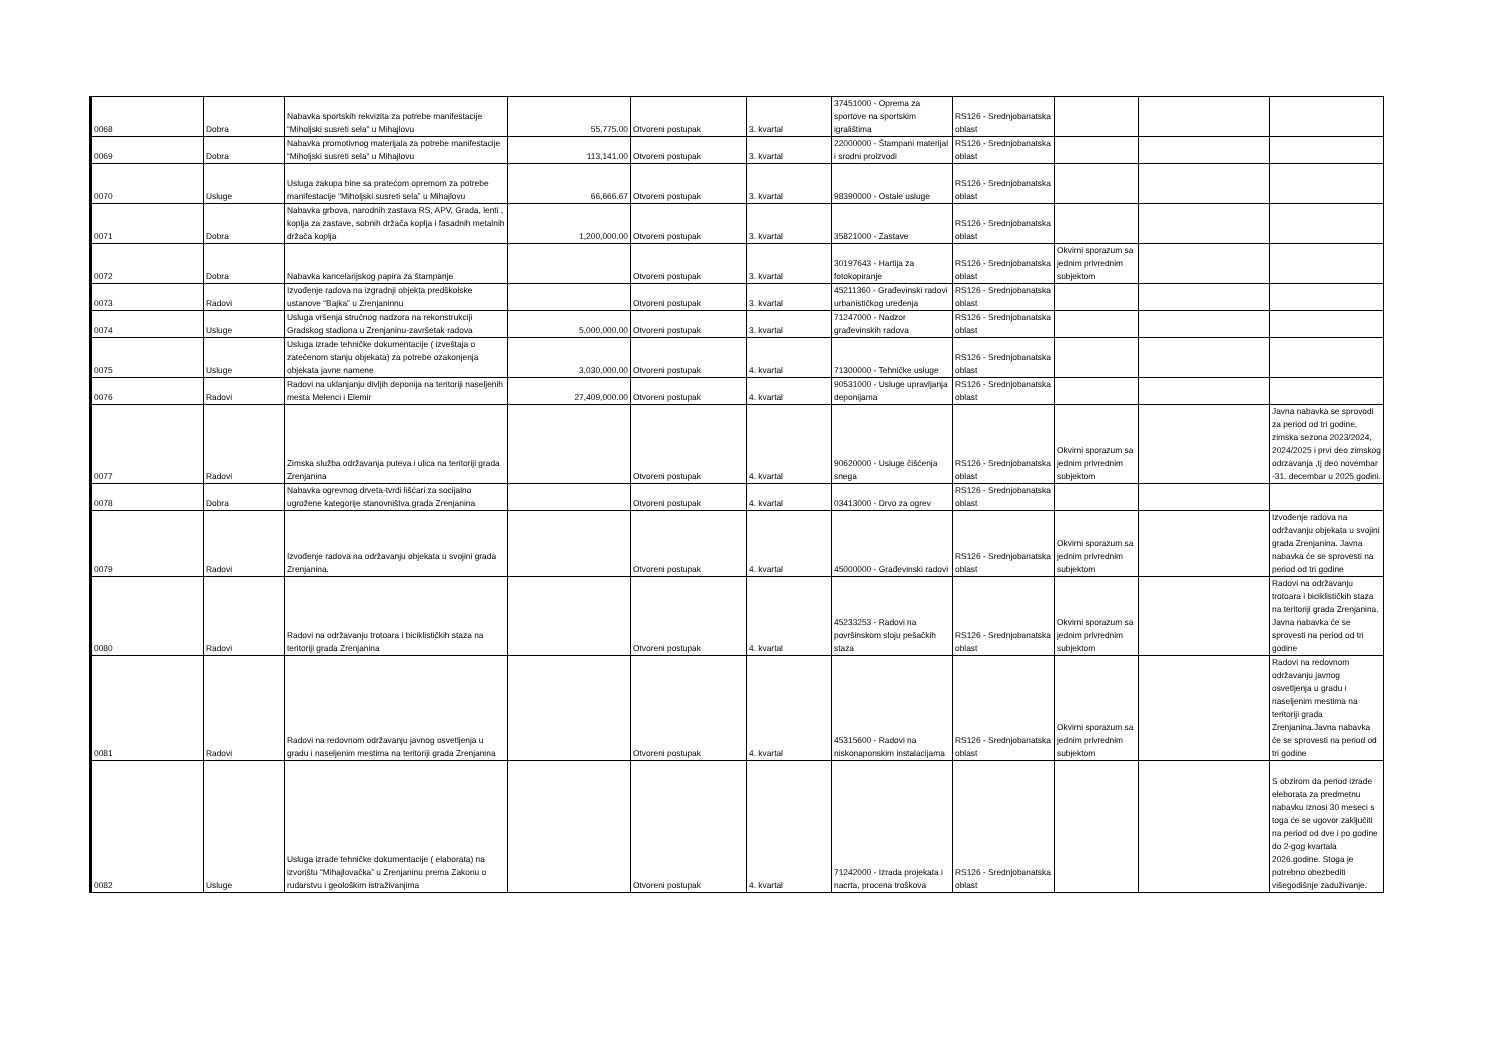| 0068 | Dobra | Nabavka sportskih rekvizita za potrebe manifestacije “Miholjski susreti sela” u Mihajlovu | 55,775.00 | Otvoreni postupak | 3. kvartal | 37451000 - Oprema za sportove na sportskim igralištima | RS126 - Srednjobanatska oblast | | | |
| 0069 | Dobra | Nabavka promotivnog materijala za potrebe manifestacije “Miholjski susreti sela” u Mihajlovu | 113,141.00 | Otvoreni postupak | 3. kvartal | 22000000 - Štampani materijal i srodni proizvodi | RS126 - Srednjobanatska oblast | | | |
| 0070 | Usluge | Usluga zakupa bine sa pratećom opremom za potrebe manifestacije “Miholjski susreti sela” u Mihajlovu | 66,666.67 | Otvoreni postupak | 3. kvartal | 98390000 - Ostale usluge | RS126 - Srednjobanatska oblast | | | |
| 0071 | Dobra | Nabavka grbova, narodnih zastava RS, APV, Grada, lenti , koplja za zastave, sobnih držača koplja i fasadnih metalnih držača koplja | 1,200,000.00 | Otvoreni postupak | 3. kvartal | 35821000 - Zastave | RS126 - Srednjobanatska oblast | | | |
| 0072 | Dobra | Nabavka kancelarijskog papira za štampanje | | Otvoreni postupak | 3. kvartal | 30197643 - Hartija za fotokopiranje | RS126 - Srednjobanatska oblast | Okvirni sporazum sa jednim privrednim subjektom | | |
| 0073 | Radovi | Izvođenje radova na izgradnji objekta predškolske ustanove “Bajka” u Zrenjaninnu | | Otvoreni postupak | 3. kvartal | 45211360 - Građevinski radovi urbanističkog uređenja | RS126 - Srednjobanatska oblast | | | |
| 0074 | Usluge | Usluga vršenja stručnog nadzora na rekonstrukciji Gradskog stadiona u Zrenjaninu-završetak radova | 5,000,000.00 | Otvoreni postupak | 3. kvartal | 71247000 - Nadzor građevinskih radova | RS126 - Srednjobanatska oblast | | | |
| 0075 | Usluge | Usluga izrade tehničke dokumentacije ( izveštaja o zatečenom stanju objekata) za potrebe ozakonjenja objekata javne namene | 3,030,000.00 | Otvoreni postupak | 4. kvartal | 71300000 - Tehničke usluge | RS126 - Srednjobanatska oblast | | | |
| 0076 | Radovi | Radovi na uklanjanju divljih deponija na teritoriji naseljenih mesta Melenci i Elemir | 27,409,000.00 | Otvoreni postupak | 4. kvartal | 90531000 - Usluge upravljanja deponijama | RS126 - Srednjobanatska oblast | | | |
| 0077 | Radovi | Zimska služba održavanja puteva i ulica na teritoriji grada Zrenjanina | | Otvoreni postupak | 4. kvartal | 90620000 - Usluge čišćenja snega | RS126 - Srednjobanatska oblast | Okvirni sporazum sa jednim privrednim subjektom | | Javna nabavka se sprovodi za period od tri godine, zimska sezona 2023/2024, 2024/2025 i prvi deo zimskog odrzavanja ,tj deo novembar -31. decembar u 2025 godini. |
| 0078 | Dobra | Nabavka ogrevnog drveta-tvrdi lišćari za socijalno ugrožene kategorije stanovništva grada Zrenjanina | | Otvoreni postupak | 4. kvartal | 03413000 - Drvo za ogrev | RS126 - Srednjobanatska oblast | | | |
| 0079 | Radovi | Izvođenje radova na održavanju objekata u svojini grada Zrenjanina. | | Otvoreni postupak | 4. kvartal | 45000000 - Građevinski radovi | RS126 - Srednjobanatska oblast | Okvirni sporazum sa jednim privrednim subjektom | | Izvođenje radova na održavanju objekata u svojini grada Zrenjanina. Javna nabavka će se sprovesti na period od tri godine |
| 0080 | Radovi | Radovi na održavanju trotoara i biciklističkih staza na teritoriji grada Zrenjanina | | Otvoreni postupak | 4. kvartal | 45233253 - Radovi na površinskom sloju pešačkih staza | RS126 - Srednjobanatska oblast | Okvirni sporazum sa jednim privrednim subjektom | | Radovi na održavanju trotoara i biciklističkih staza na teritoriji grada Zrenjanina. Javna nabavka će se sprovesti na period od tri godine |
| 0081 | Radovi | Radovi na redovnom održavanju javnog osvetljenja u gradu i naseljenim mestima na teritoriji grada Zrenjanina | | Otvoreni postupak | 4. kvartal | 45315600 - Radovi na niskonaponskim instalacijama | RS126 - Srednjobanatska oblast | Okvirni sporazum sa jednim privrednim subjektom | | Radovi na redovnom održavanju javnog osvetljenja u gradu i naseljenim mestima na teritoriji grada Zrenjanina.Javna nabavka će se sprovesti na period od tri godine |
| 0082 | Usluge | Usluga izrade tehničke dokumentacije ( elaborata) na izvorištu “Mihajlovačka” u Zrenjaninu prema Zakonu o rudarstvu i geološkim istraživanjima | | Otvoreni postupak | 4. kvartal | 71242000 - Izrada projekata i nacrta, procena troškova | RS126 - Srednjobanatska oblast | | | S obzirom da period izrade eleborata za predmetnu nabavku iznosi 30 meseci s toga će se ugovor zaključiti na period od dve i po godine do 2-gog kvartala 2026.godine. Stoga je potrebno obezbediti višegodišnje zaduživanje. |